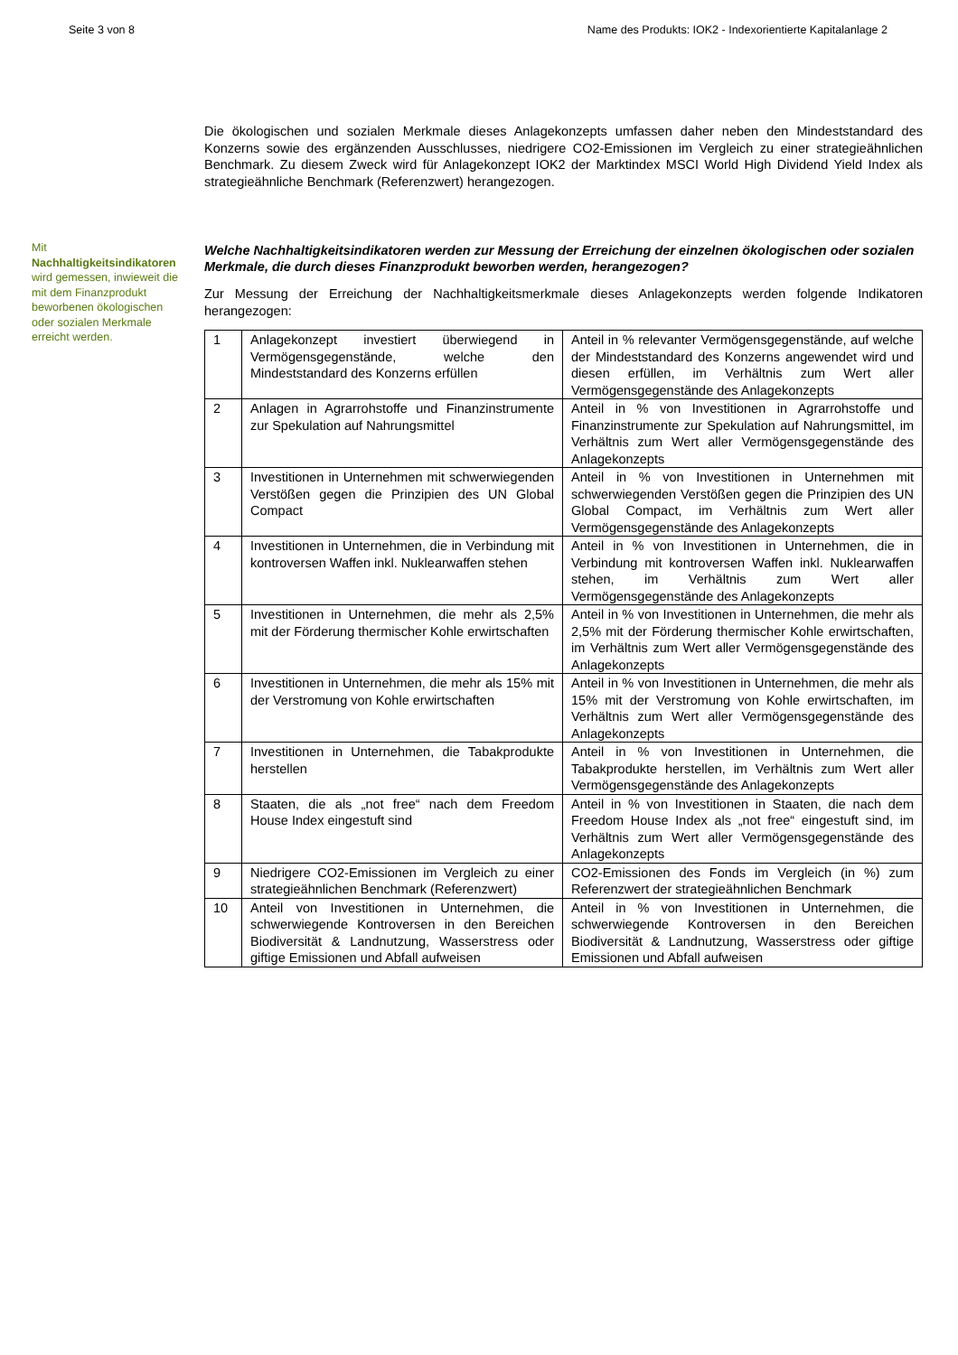Seite 3 von 8 Name des Produkts: IOK2 - Indexorientierte Kapitalanlage 2
Mit Nachhaltigkeitsindikatoren wird gemessen, inwieweit die mit dem Finanzprodukt beworbenen ökologischen oder sozialen Merkmale erreicht werden.
Die ökologischen und sozialen Merkmale dieses Anlagekonzepts umfassen daher neben den Mindeststandard des Konzerns sowie des ergänzenden Ausschlusses, niedrigere CO2-Emissionen im Vergleich zu einer strategieähnlichen Benchmark. Zu diesem Zweck wird für Anlagekonzept IOK2 der Marktindex MSCI World High Dividend Yield Index als strategieähnliche Benchmark (Referenzwert) herangezogen.
Welche Nachhaltigkeitsindikatoren werden zur Messung der Erreichung der einzelnen ökologischen oder sozialen Merkmale, die durch dieses Finanzprodukt beworben werden, herangezogen?
Zur Messung der Erreichung der Nachhaltigkeitsmerkmale dieses Anlagekonzepts werden folgende Indikatoren herangezogen:
| 1 | Anlagekonzept investiert überwiegend in Vermögensgegenstände, welche den Mindeststandard des Konzerns erfüllen | Anteil in % relevanter Vermögensgegenstände, auf welche der Mindeststandard des Konzerns angewendet wird und diesen erfüllen, im Verhältnis zum Wert aller Vermögensgegenstände des Anlagekonzepts |
| 2 | Anlagen in Agrarrohstoffe und Finanzinstrumente zur Spekulation auf Nahrungsmittel | Anteil in % von Investitionen in Agrarrohstoffe und Finanzinstrumente zur Spekulation auf Nahrungsmittel, im Verhältnis zum Wert aller Vermögensgegenstände des Anlagekonzepts |
| 3 | Investitionen in Unternehmen mit schwerwiegenden Verstößen gegen die Prinzipien des UN Global Compact | Anteil in % von Investitionen in Unternehmen mit schwerwiegenden Verstößen gegen die Prinzipien des UN Global Compact, im Verhältnis zum Wert aller Vermögensgegenstände des Anlagekonzepts |
| 4 | Investitionen in Unternehmen, die in Verbindung mit kontroversen Waffen inkl. Nuklearwaffen stehen | Anteil in % von Investitionen in Unternehmen, die in Verbindung mit kontroversen Waffen inkl. Nuklearwaffen stehen, im Verhältnis zum Wert aller Vermögensgegenstände des Anlagekonzepts |
| 5 | Investitionen in Unternehmen, die mehr als 2,5% mit der Förderung thermischer Kohle erwirtschaften | Anteil in % von Investitionen in Unternehmen, die mehr als 2,5% mit der Förderung thermischer Kohle erwirtschaften, im Verhältnis zum Wert aller Vermögensgegenstände des Anlagekonzepts |
| 6 | Investitionen in Unternehmen, die mehr als 15% mit der Verstromung von Kohle erwirtschaften | Anteil in % von Investitionen in Unternehmen, die mehr als 15% mit der Verstromung von Kohle erwirtschaften, im Verhältnis zum Wert aller Vermögensgegenstände des Anlagekonzepts |
| 7 | Investitionen in Unternehmen, die Tabakprodukte herstellen | Anteil in % von Investitionen in Unternehmen, die Tabakprodukte herstellen, im Verhältnis zum Wert aller Vermögensgegenstände des Anlagekonzepts |
| 8 | Staaten, die als „not free“ nach dem Freedom House Index eingestuft sind | Anteil in % von Investitionen in Staaten, die nach dem Freedom House Index als „not free“ eingestuft sind, im Verhältnis zum Wert aller Vermögensgegenstände des Anlagekonzepts |
| 9 | Niedrigere CO2-Emissionen im Vergleich zu einer strategieähnlichen Benchmark (Referenzwert) | CO2-Emissionen des Fonds im Vergleich (in %) zum Referenzwert der strategieähnlichen Benchmark |
| 10 | Anteil von Investitionen in Unternehmen, die schwerwiegende Kontroversen in den Bereichen Biodiversität & Landnutzung, Wasserstress oder giftige Emissionen und Abfall aufweisen | Anteil in % von Investitionen in Unternehmen, die schwerwiegende Kontroversen in den Bereichen Biodiversität & Landnutzung, Wasserstress oder giftige Emissionen und Abfall aufweisen |